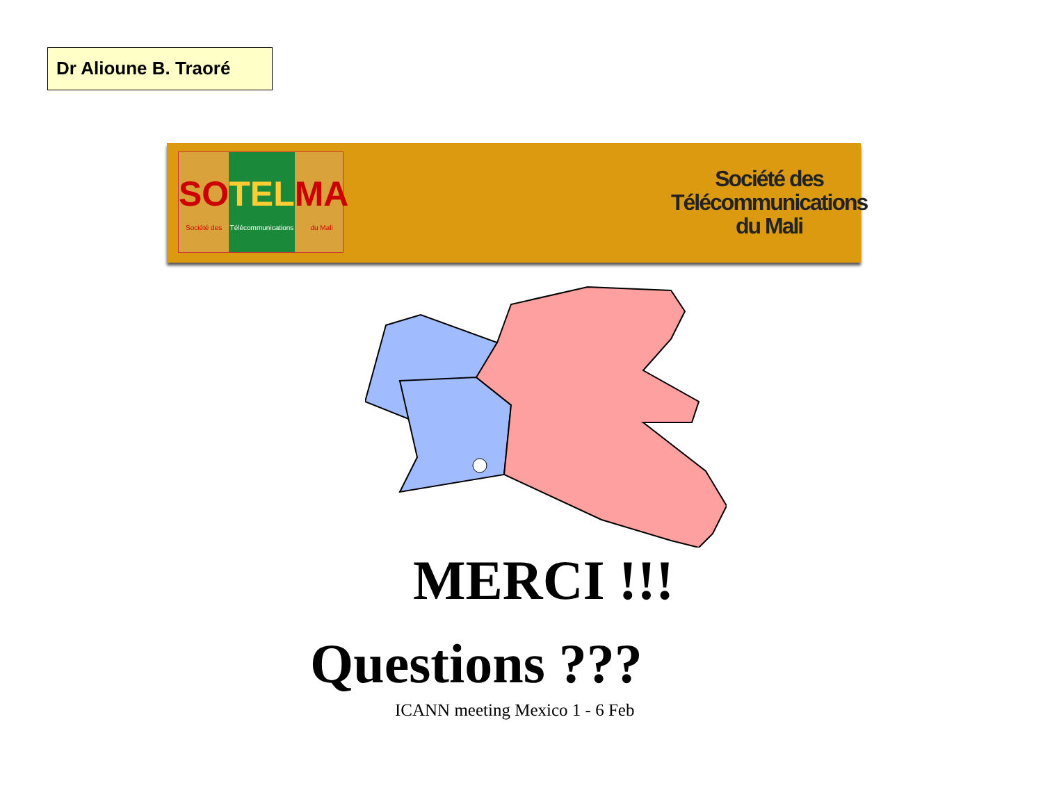Dr Alioune B. Traoré
SO
Société des
TEL
Télécommunications
MA
du Mali
Société des
Télécommunications
du Mali
MERCI !!!
Questions ???
ICANN meeting Mexico 1 - 6 Feb